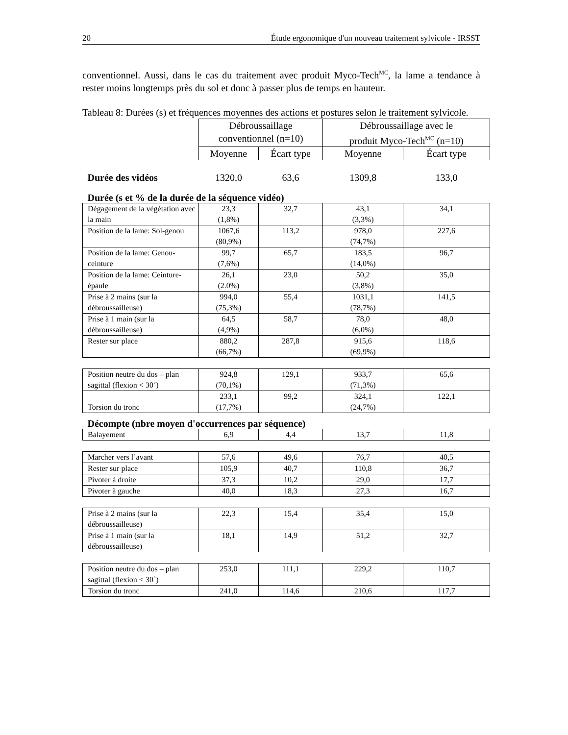20 Étude ergonomique d'un nouveau traitement sylvicole - IRSST
conventionnel. Aussi, dans le cas du traitement avec produit Myco-Tech<sup>MC</sup>, la lame a tendance à rester moins longtemps près du sol et donc à passer plus de temps en hauteur.
Tableau 8: Durées (s) et fréquences moyennes des actions et postures selon le traitement sylvicole.
| | Débroussaillage conventionnel (n=10) | | Débroussaillage avec le produit Myco-Tech<sup>MC</sup> (n=10) | |
| | Moyenne | Écart type | Moyenne | Écart type |
| Durée des vidéos | 1320,0 | 63,6 | 1309,8 | 133,0 |
| Durée (s et % de la durée de la séquence vidéo) | | | | |
| Dégagement de la végétation avec la main | 23,3 (1,8%) | 32,7 | 43,1 (3,3%) | 34,1 |
| Position de la lame: Sol-genou | 1067,6 (80,9%) | 113,2 | 978,0 (74,7%) | 227,6 |
| Position de la lame: Genou-ceinture | 99,7 (7,6%) | 65,7 | 183,5 (14,0%) | 96,7 |
| Position de la lame: Ceinture-épaule | 26,1 (2.0%) | 23,0 | 50,2 (3,8%) | 35,0 |
| Prise à 2 mains (sur la débroussailleuse) | 994,0 (75,3%) | 55,4 | 1031,1 (78,7%) | 141,5 |
| Prise à 1 main (sur la débroussailleuse) | 64,5 (4,9%) | 58,7 | 78,0 (6,0%) | 48,0 |
| Rester sur place | 880,2 (66,7%) | 287,8 | 915,6 (69,9%) | 118,6 |
| Position neutre du dos – plan sagittal (flexion < 30˚) | 924,8 (70,1%) | 129,1 | 933,7 (71,3%) | 65,6 |
| Torsion du tronc | 233,1 (17,7%) | 99,2 | 324,1 (24,7%) | 122,1 |
| Décompte (nbre moyen d'occurrences par séquence) | | | | |
| Balayement | 6,9 | 4,4 | 13,7 | 11,8 |
| Marcher vers l’avant | 57,6 | 49,6 | 76,7 | 40,5 |
| Rester sur place | 105,9 | 40,7 | 110,8 | 36,7 |
| Pivoter à droite | 37,3 | 10,2 | 29,0 | 17,7 |
| Pivoter à gauche | 40,0 | 18,3 | 27,3 | 16,7 |
| Prise à 2 mains (sur la débroussailleuse) | 22,3 | 15,4 | 35,4 | 15,0 |
| Prise à 1 main (sur la débroussailleuse) | 18,1 | 14,9 | 51,2 | 32,7 |
| Position neutre du dos – plan sagittal (flexion < 30˚) | 253,0 | 111,1 | 229,2 | 110,7 |
| Torsion du tronc | 241,0 | 114,6 | 210,6 | 117,7 |